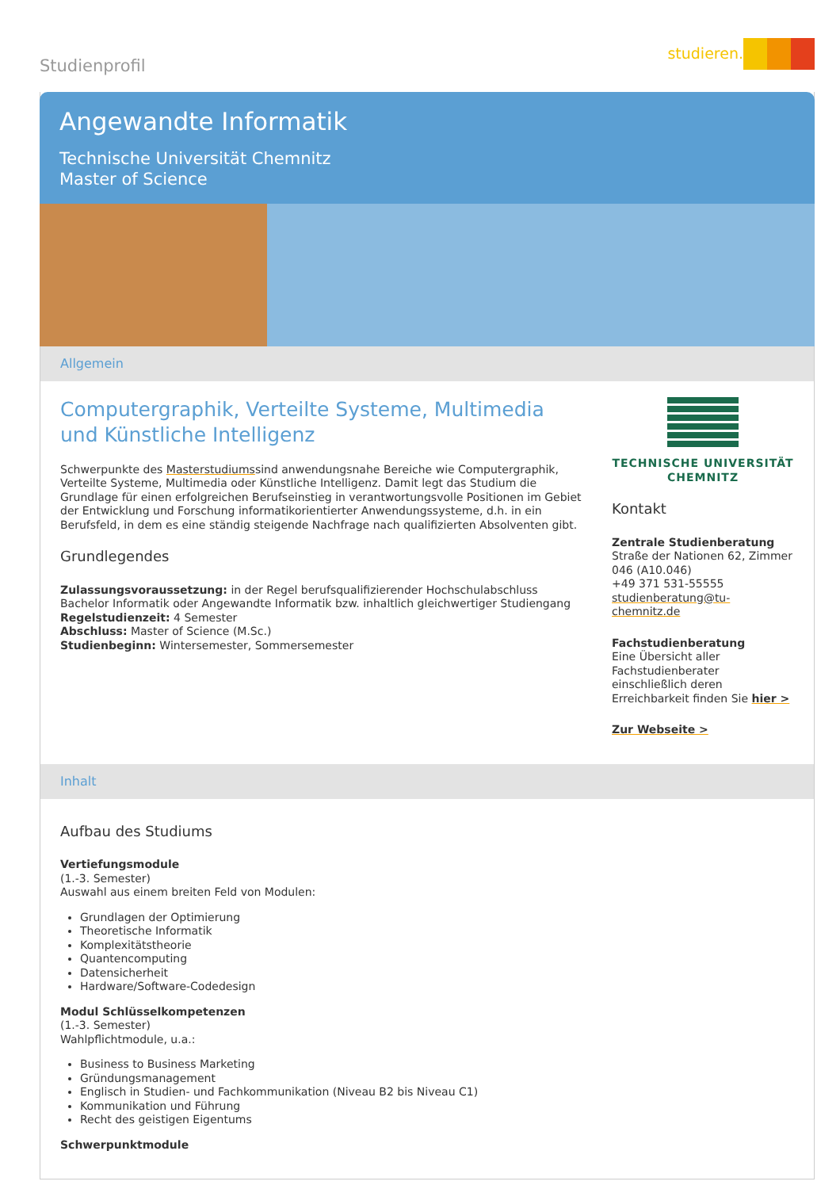Studienprofil
studieren.
Angewandte Informatik
Technische Universität Chemnitz
Master of Science
Allgemein
Computergraphik, Verteilte Systeme, Multimedia und Künstliche Intelligenz
Schwerpunkte des Masterstudiumssind anwendungsnahe Bereiche wie Computergraphik, Verteilte Systeme, Multimedia oder Künstliche Intelligenz. Damit legt das Studium die Grundlage für einen erfolgreichen Berufseinstieg in verantwortungsvolle Positionen im Gebiet der Entwicklung und Forschung informatikorientierter Anwendungssysteme, d.h. in ein Berufsfeld, in dem es eine ständig steigende Nachfrage nach qualifizierten Absolventen gibt.
Grundlegendes
Zulassungsvoraussetzung: in der Regel berufsqualifizierender Hochschulabschluss Bachelor Informatik oder Angewandte Informatik bzw. inhaltlich gleichwertiger Studiengang
Regelstudienzeit: 4 Semester
Abschluss: Master of Science (M.Sc.)
Studienbeginn: Wintersemester, Sommersemester
TECHNISCHE UNIVERSITÄT
CHEMNITZ
Kontakt
Zentrale Studienberatung
Straße der Nationen 62, Zimmer 046 (A10.046)
+49 371 531-55555
studienberatung@tu-chemnitz.de
Fachstudienberatung
Eine Übersicht aller Fachstudienberater einschließlich deren Erreichbarkeit finden Sie hier >
Zur Webseite >
Inhalt
Aufbau des Studiums
Vertiefungsmodule
(1.-3. Semester)
Auswahl aus einem breiten Feld von Modulen:
Grundlagen der Optimierung
Theoretische Informatik
Komplexitätstheorie
Quantencomputing
Datensicherheit
Hardware/Software-Codedesign
Modul Schlüsselkompetenzen
(1.-3. Semester)
Wahlpflichtmodule, u.a.:
Business to Business Marketing
Gründungsmanagement
Englisch in Studien- und Fachkommunikation (Niveau B2 bis Niveau C1)
Kommunikation und Führung
Recht des geistigen Eigentums
Schwerpunktmodule